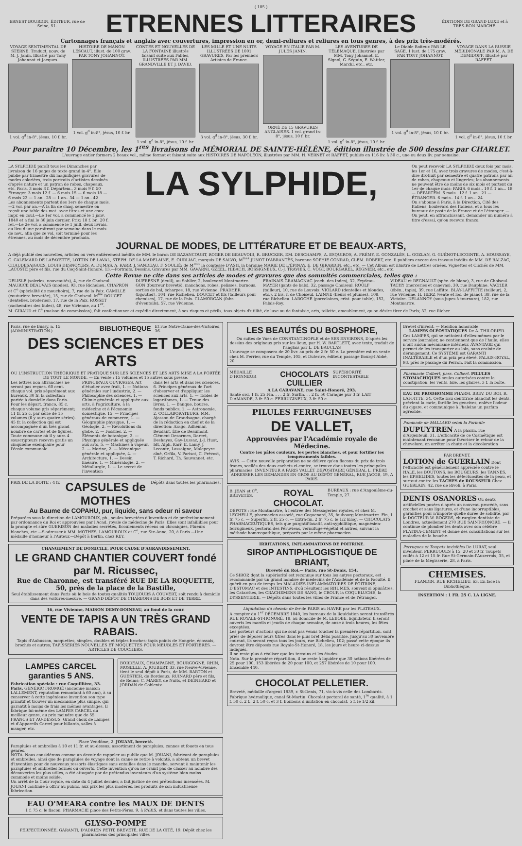( 105 )
ERNEST BOURDIN, ÉDITEUR, rue de Seine, 51.
ETRENNES LITTERAIRES
ÉDITIONS DE GRAND LUXE et à TRÈS-BON MARCHÉ.
Cartonnages français et anglais avec couvertures, impression en or, demi-reliures et reliures en tous genres, à des prix très-modérés.
VOYAGE SENTIMENTAL DE STERNE. Traduct. nouv. de M. J. Janin. Illustré par Tony Johannot et Jacques.
1 vol. g<sup>d</sup> in-8°, jésus, 10 f. br.
HISTOIRE DE MANON LESCAUT, illust. de 100 grav. PAR TONY JOHANNOT.
1 vol. g<sup>d</sup> in-8°, jésus, 10 f. br.
CONTES ET NOUVELLES DE LA FONTAINE illustrés faisant suite aux Fables, ILLUSTRÉES PAR MM. GRANDVILLE ET J. DAVID.
1 vol. g<sup>d</sup> in-8°, jésus, 10 f. br.
LES MILLE ET UNE NUITS ILLUSTRÉES DE 1001 GRAVURES, Par les premiers Artistes de France.
3 vol. g<sup>d</sup> in-8°, jésus, 30 f. br.
VOYAGE EN ITALIE PAR M. JULES JANIN.
ORNÉ DE 15 GRAVURES ANGLAISES. 1 vol. grand in-8°, jésus, 10 f. br.
LES AVENTURES DE TÉLÉMAQUE, illustrées par MM. Tony Johannot, E. Signol, G. Séguin, E. Wattier, Marckl, etc., etc.
1 vol. g<sup>d</sup> in-8°, jésus, 10 f. br.
Le Diable Boiteux PAR LE SAGE, 1 lust. de 175 grav. PAR TONY JOHANNOT.
1 vol. g<sup>d</sup> in-8°, jésus, 10 f. br.
VOYAGE DANS LA RUSSIE MÉRIDIONALE PAR M. A. DE DEMIDOFF. Illustré par RAFFET.
1 vol. g<sup>d</sup> in-8°, jésus, 10 f. br.
Pour paraître 10 Décembre, les 1<sup>res</sup> livraisons du MÉMORIAL DE SAINTE-HÉLÈNE, édition illustrée de 500 dessins par CHARLET.
L'ouvrage entier formera 2 beaux vol., même format et faisant suite aux HISTOIRES DE NAPOLÉON, illustrées par MM. H. VERNET et RAFFET, publiés en 116 liv. à 30 c., une ou deux liv. par semaine.
LA SYLPHIDE paraît tous les Dimanches par livraison de 16 pages de texte grand in-4°. Elle publie par trimestre dix magnifiques gravures de modes coloriées, trois portraits d'artistes dessinés d'après nature et un patron de robes, chapeaux, etc. Paris, 3 mois 8 f. Départem., 3 mois 9 f. 50 Étranger, 3 mois 12 f. — 6 mois 15 — 6 mois 18 — 6 mois 22 — 1 an.. 28 — 1 an.. 34 — 1 an.. 42
Les abonnements partent des 1ers de chaque mois.—2 vol. par an.—A la fin de chaq. semestre on reçoit une table des mat. avec titres et une couv. impr. en coul.—Le 1er vol. a commencé le 1 janv. 1840 et a fini le 30 juin dernier. Prix: 18 f. br., 20 f. rel.—Le 2e vol. a commencé le 1 juill. deux livrais. au lieu d'une paraîtront par semaine dans le mois de nov., afin que ce vol. soit terminé pour les étrennes, au mois de décembre prochain.
LA SYLPHIDE,
On peut recevoir LA SYLPHIDE deux fois par mois, les 1er et 16, avec trois gravures de modes, c'est-à-dire dix-huit par semestre et quatre patrons par an de robes, chapeaux et lingeries; les abonnements ne peuvent être de moins de six mois et partent du 1er de chaque mois: PARIS. 6 mois.. 10 f. 1 an... 18 — DÉPARTEM. 6 mois.. 12 f. 1 an...21 — ÉTRANGER. 6 mois.. 14 f. 1 an... 24
On s'abonne à Paris, à la Direction, Cité des Italiens, boulevard des Italiens, et à tous les bureaux de poste de la France et de l'étranger. — On peut, en affranchissant, demander un numéro à titre d'essai, qu'on recevra franco.
JOURNAL DE MODES, DE LITTÉRATURE ET DE BEAUX-ARTS,
A déjà publié des nouvelles, articles ou vers entièrement inédits de MM. le baron DE BAZANCOURT, ROGER DE BEAUVOIR, R. BRUCKER, EM. DESCHAMPS, A. ESQUIROS, A. FRÉMY, E. GONZALÈS, L. GOZLAN, G. GUÉNOT-LECOINTE, A. HOUSSAYE, C. CALEMARD DE LAFAYETTE, LOTTIN DE LAVAL, STEPH. DE LA MADELAINE, E. OURLIAC, marquis DE SALVO; M<sup>mes</sup> JUNOT D'ABRANTÈS, baronne SOPHIE CONRAD, CLEM. ROBERT, etc. Il publiera encore des travaux inédits de MM. DE BALZAC, CHAUDESAIGUES, LOUIS DESNOYERS, A. DUMAS, A. KARR, J. SANDEAU, F. SOULIÉ; de M<sup>mes</sup> la comtesse D'ASH, la baronne MARIE DE L'ÉPINAY, E. DE GIRARDIN, etc., etc. — Cet Album est illustré de Lettres ornées, Vignettes et Clichés de MM. LACOSTE père et fils, rue du Coq-Saint-Honoré, 13.—Portraits, Dessins, Gravures par MM. GAVARNI, GZEEL, HIBACH, ROSSIGNEUX, C.-J. TRAVIES, C. VOGT, BOURGAREL, REGNIER, etc., etc.
Cette Revue ne cite dans ses articles de modes et gravures que des sommités commerciales, telles que :
DELISLE (soieries, nouveautés), 4, rue de Choiseul. MAURICE BEAUVAIS (modes), 93, rue Richelieu. CHAPRON et C<sup>e</sup> (spécialité de mouchoirs), 7, rue de la Paix. CAMILLE (couturière brevetée), 15, rue de Choiseul. M<sup>me</sup> DOUCET (dentelles, broderies), 17, rue de la Paix. ROSSET (cachemires des Indes), 48, rue Vivienne, au 1<sup>er</sup>.
DUFRESNE (deuil), au Sablier, 2, boulevard Montmartre. GON (fourreur breveté), manchons, robes, pelisses, burnous, sorties de bal, écharpes, 18, rue Vivienne. PRADHER (bijoutier), 104, rue Richelieu. DOUCET et fils (tailleurs pour chemises), 17, rue de la Paix. CLAMORGAN (fabr. d'éventails), 57, rue Vivienne.
FRAINAIS GRAMAGNAC (cach. des Indes), 32, Feydeau. MAYER (gants de bals), 32, passage Choiseul. ROOLF (tailleur), 10, rue de Louvois. VIOLARD (dentelles et blondes, etc.), 2 bis, r. de Choiseul. LAINNE (fleurs et plumes), 108, rue Richelieu. LAROCHE (porcelaines, crist. pour table), 152, Palais-Roy.
VIDEAU et REGNAULT (spéc. de blanc), 3, rue de Choiseul. TACHY (merceries et canevas), 30, rue Dauphine. VACHER (ébén., tapis), 39, rue Laffitte. BLAY-LAFFITTE (tailleur), 2, rue Vivienne. H. HERZ (vente et loc. de piano), 38, rue de la Victoire. DELANNOY (sous jupes à tournure), 182, rue Montmartre.
M. GIRAUD et C<sup>e</sup> (maison de commission), fait confectionner et expédie directement, à ses risques et périls, tous objets d'utilité, de luxe ou de fantaisie, arts, toilette, ameublement, qu'on désire tirer de Paris; 32, rue Richer.
Paris, rue de Bussy, n. 15. (ADMINISTRATION.)
BIBLIOTHEQUE
Et rue Notre-Dame-des-Victoires, 36.
DES SCIENCES ET DES ARTS
OU L'INSTRUCTION THÉORIQUE ET PRATIQUE SUR LES SCIENCES ET LES ARTS MISE A LA PORTÉE DE TOUT LE MONDE. — En vente : 15 volumes et 15 autres sous presse.
Les lettres non affranchies ne seront pas reçues. 60 cent. chaque vol. pris séparément aux bureaux. 30 fr. la collection portée à domicile dans Paris. Pour les départ. franco, 85 c. chaque volume pris séparément; 11 fr. 25 c. par série de 15 volumes (il y aura quatre séries). 45 fr. la collection qui est accompagnée d'un très grand nombre de cartes et de figures. Toute commune où il y aura 4 souscripteurs recevra gratis un cinquième exemplaire pour l'école communale.
PRINCIPAUX OUVRAGES. Art d'étudier avec fruit, 1. — Notions générales sur l'industrie, 2. — Philosophie des sciences, 1. — Chimie générale et appliquée aux arts, à l'agriculture, à la médecine et à l'économie domestique, 15. — Principes généraux de commerce, 1. — Géographie physique, 1. — Géologie, 2. — Révolutions du globe, 2. — Fossiles, 2. — Eléments de botanique, 2. — Physique générale et appliquée aux arts, 5. — Machines à vapeur, 2. — Marine, 2. — Mécanique générale et appliquée, 4. — Architecture, 1. — Dessin linéaire, 1. — Minéralogie, 2. — Métallurgie, 1. — Le secret de l'invention
dans les arts et dans les sciences, 6. Principes généraux de l'art d'observer et d'appliquer les sciences aux arts, 1. — Tables de logarithmes, 1. — Tenue des livres, 1. — Banque, bourse, fonds publics, 1. — Astronomie, 2. COLLABORATEURS. MM. Ajasson de Grandsagne, chargé de la rédaction en chef et de la direction: Arago, Adhémar, Beudant, Élie de Beaumont, Clément Desormes, Darcet, Deshayes, Gay-Lussac, J.-J. Huot, Idt, Alph. Karr, E. Lamy, J. Leconte, Lassaigne, Malepeyre aîné, Orfila, V. Parisot, C. Prévost, T. Richard, Th. Sauvannet, etc.
PRIX DE LA BOITE : 4 fr.
CAPSULES de MOTHES
Dépôts dans toutes les pharmacies.
Au Baume de COPAHU, pur, liquide, sans odeur ni saveur
Préparées sous la direction de LAMOUROUX, ph., seules brevetées d'invention et de perfectionnement par ordonnance du Roi et approuvées par l'Acad. royale de médecine de Paris. Elles sont infaillibles pour la prompte et sûre GUERISON des maladies secrètes, Ecoulements récens ou chroniques, Flueurs blanches, etc.—S'adresser à MM. MOTHES, LAMOUROUX et C<sup>e</sup>, rue Ste-Anne, 20, à Paris.—Une médaille d'honneur à l'Auteur.—Dépôt à Berlin, chez REY.
CHANGEMENT DE DOMICILE, POUR CAUSE D'AGRANDISSEMENT.
LE GRAND CHANTIER COUVERT fondé par M. Ricussec,
Rue de Charonne, est transféré RUE DE LA ROQUETTE, 50, près de la place de la Bastille,
Seul établissement dans Paris où le bois de toutes qualités TOUJOURS A COUVERT, soit rendu à domicile dans des voitures-mesure. — GRAND DÉPOT DE CHARBONS DE BOIS ET DE TERRE.
16, rue Vivienne, MAISON DEMY-DOINEAU, au fond de la cour.
VENTE DE TAPIS A UN TRÈS GRAND RABAIS.
Tapis d'Aubusson, moquettes, simples, doubles et triples broches; tapis points de Hongrie, écossais, brochés et autres; TAPISSERIES NOUVELLES ET MOQUETTES POUR MEUBLES ET PORTIÈRES. — ARTICLES DE COUCHERS.
LAMPES CARCEL garanties 5 ANS.
Fabrication spéciale : rue Coquillière, 33. Paris. GÉNÉRIC FROMGÉ (ancienne maison LALLEMENT, réputation remontant à 60 ans), à su conserver à cette ingénieuse invention son type primitif et trouver un mécanisme plus simple, qui garantit à moins de frais les mêmes avantages. Il fabrique lui-même des LAMPES CARCEL du meilleur genre, au prix moindre que de 55 FRANCS ET AU-DESSUS. Grand choix de Lampes et d'Appareils Carcel pour billards, salles à manger, etc.
BORDEAUX, CHAMPAGNE, BOURGOGNE, RHIN, MOSELLE. A. JOUBERT, 33, rue Neuve-Vivienne, tient le seul dépôt à Paris, de MM. BARTON et GUESTIER, de Bordeaux; RUINARD père et fils, de Reims; C. MAREY, de Nuits, et DEINHARD et JORDAN de Coblentz.
Place Vendôme, 2. JOUANI, breveté.
Parapluies et ombrelles à 10 et 11 fr. et au-dessus; assortiment de parapluies, cannes et fouets en tous genres.
NOTA. Nous considérons comme un devoir de rappeler au public que M. JOUANI, fabricant de parapluies et ombrelles, ainsi que de parapluies de voyage dont la canne se retire à volonté, a obtenu un brevet d'invention pour de nouveaux ressorts élastiques sans entailles dans le manche, servant à maintenir les parapluies et ombrelles fermés ou ouverts. Cette invention qu'on ne craint pas de classer au nombre des découvertes les plus utiles, a été attaquée par de prétendus inventeurs d'un système bien moins commode et moins solide.
Un arrêt de la Cour royale, en date du 4 juillet dernier, a fait justice de ces prétentions insensées. M. JOUANI continue à offrir au public, aux prix les plus modérés, les produits de son industrieuse fabrication.
EAU O'MEARA contre les MAUX DE DENTS
1 f. 75 c. le flacon. PHARMACIE place des Petits-Pères, 9, à PARIS, et dans toutes les villes.
GLYSO-POMPE
PERFECTIONNÉE, GARANTI, D'ADRIEN PETIT, BREVETÉ, RUE DE LA CITÉ, 19. Dépôt chez les pharmaciens des principales villes
LES BEAUTÉS DU BOSPHORE,
Ou suites de Vues de CONSTANTINOPLE et de SES ENVIRONS, D'après les dessins des originaux pris sur les lieux, par H. W. BARTLETT, avec texte, traduit de l'anglais par L. DE BAUCLAS
L'ouvrage se composera de 20 livr. au prix de 2 fr. 50 c. La première est en vente chez M. Ferrier, rue du Temple, 105, et Duterire, éditeur, passage Bourg-l'Abbé, 20.
MÉDAILLE D'HONNEUR
CHOCOLATS CUILLIER
SUPÉRIORITÉ INCONTESTABLE
A LA CARAVANE, rue Saint-Honoré, 293.
Santé ord. 1 fr. 25 Fin. . . . 2 fr. Surfin. . . 2 fr. 50 Caraque pur 3 fr. LAIT D'AMANDE, 3 fr. 50 c. FERRUGINEUX, 3 fr. 50 c.
PILULES FERRUGINEUSES
DE VALLET,
Approuvées par l'Académie royale de Médecine.
Contre les pâles couleurs, les pertes blanches, et pour fortifier les tempéraments faibles.
AVIS. — Cette nouvelle préparation ne se délivre qu'en flacons du prix de trois francs, scellés des deux cachets ci-contre, se trouve dans toutes les principales pharmacies. INVENTEUR À PARIS VALLET DÉPOSITAIRE GÉNÉRAL L. FRÈRE
ADRESSER LES DEMANDES EN GROS AU DÉPÔT GÉNÉRAL, RUE JACOB, 19, A PARIS.
B. JEAN et C<sup>e</sup>, BREVETÉS.
ROYAL CHOCOLAT.
BUREAUX : rue d'Angoulême-du-Temple, 27.
DÉPOTS : rue Montmartre, à l'entrée des Messageries royales, et chez M. LECHELLE, pharmacien associé, rue Coquenard, 35, faubourg Montmartre. Fin, 1 fr. 75 c. — Superfin, 2 fr. 25 c. — Extra-fin, 2 fr. 75 c. le 1/2 kilog. — CHOCOLATS PHARMACEUTIQUES, tels que purgatif-laxatif, anti-syphilitique, magnésien-ferrugineux, pectoral des Péruviens, vermifuge-végétal et autres, suivant la méthode homœopathique, préparés par le même pharmacien.
IRRITATIONS, INFLAMMATIONS DE POITRINE.
SIROP ANTIPHLOGISTIQUE DE BRIANT,
Breveté du Roi.— Paris, rue St-Denis, 154.
Ce SIROP, dont la supériorité est reconnue sur tous les autres pectoraux, est recommandé par un grand nombre de médecins de l'Académie et de la Faculté. Il guérit en peu de temps les MALADIES INFLAMMATOIRES DE POITRINE, D'ESTOMAC et des INTESTINS, d'où résultent les RHUMES, souvent si opiniâtres, les Catarrhes, les CRACHEMENS DE SANG, le CROUP, la COQUELUCHE, la DYSSENTERIE. — Dépôts dans toutes les villes de France et de l'étranger.
Liquidation du chemin de fer de PARIS au HAVRE par les PLATEAUX.
A compter du 1<sup>er</sup> DÉCEMBRE 1840, les bureaux de la liquidation seront transférés RUE ROYALE-ST-HONORÉ, 18, au domicile de M. LEBOBE, liquidateur. Il seront ouverts les mardis et jeudis de chaque semaine, de onze à trois heures, les fêtes exceptées.
Les porteurs d'actions qui ne sont pas venus toucher la première répartition, sont priés de déposer leurs titres dans le plus bref délai possible. Jusqu'au 30 novembre courant, ils seront reçus tous les jours, rue Richelieu, 102; passé cette époque ils devront être déposés rue Royale-St-Honoré, 18, les jours et heure ci-dessus indiqués.
Il ne reste plus à réaliser que les terrains et les études.
Nota. Sur la première répartition, il ne reste à liquider que 30 actions libérées de 25 pour 100, 153 libérées de 20 pour 100, et 257 libérées de 10 pour 100. Ensemble 440.
CHOCOLAT PELLETIER.
Breveté, médaille d'argent 1839, r. St-Denis, 71, vis-à-vis celle des Lombards. Fabrique hydraulique, canal St-Martin. Chocolat pectoral de santé, 1<sup>re</sup> qualité, à 1 f. 50 c. 2 f., 2 f. 50 c. et 3 f. Bonbons d'imitation en chocolat, 5 f. le 1/2 kil.
Brevet d'invent. — Mention honorable.
LAMPES OLÉOSTATIQUES De A. THILORIER.
Ces LAMPES, qui se nettoient d'elles-mêmes par le service journalier, ne contiennent que de l'huile; elles n'ont aucun mécanisme intérieur. AVANTAGE qui permet de les transporter au loin, sans crainte de dérangement. Ce SYSTÈME est GARANTI INALTÉRABLE et d'un prix peu élevé. PALAIS-ROYAL, 93, près le passage du Perron. Fait la commission.
Pharmacie Colbert, pass. Colbert. PILULES STOMACHIQUES seules autorisées contre la constipation, les vents, bile, les glaires. 3 f. la boîte.
EAU DE PRODHOMME PHARM. BREV. DU ROI, R. LAFFITTE, 34. Cette Eau dentifrice blanchit les dents, prévient la carie, fortifie les gencives, enlève l'odeur du cigare, et communique à l'haleine un parfum agréable.
Pommade de MALLARD selon la Formule DUPUYTREN A la pharm. rue d'Argenteuil, 31. L'efficacité de ce Cosmétique est maintenant reconnue pour favoriser le retour de la chevelure, en arrêter la chute et la décoloration
PAR BREVET.
LOTION de GUERLAIN Dont l'efficacité est généralement appréciée contre le HALE, les BOUTONS, les ROUGEURS, les TANNES, les EPHELIDES, toutes les défectuosités de la peau, et surtout contre les TACHES de ROUSSEUR Chez GUERLAIN, 42, rue de Rivoli, à Paris.
DENTS OSANORES Ou dents artificielles posées d'après un nouveau procédé, sans crochet et sans ligatures, et d'une incorruptibles, garanties pour n'importe quelle durée de solidité, par le DOCTEUR W. ROGERS, chirurgien dentiste de Londres, actuellement 270 RUE SAINT-HONORÉ. — Il continue de plomber les dents avec son célèbre PLATINA-CEMENT et donne des consultations sur les maladies de la bouche.
Perruques et Toupets invisibles De LURAT, seul inventeur. PERRUQUES à 15, 20 et 30 fr. Toupets collés à 12 et 15 fr. Rue St-Germain-l'Auxerrois, 35, et place de la Mégisserie, 28, à Paris.
CHEMISES.
FLANDIN, RUE RICHELIEU, 63. En face la Bibliothèque.
INSERTION : 1 FR. 25 C. LA LIGNE.